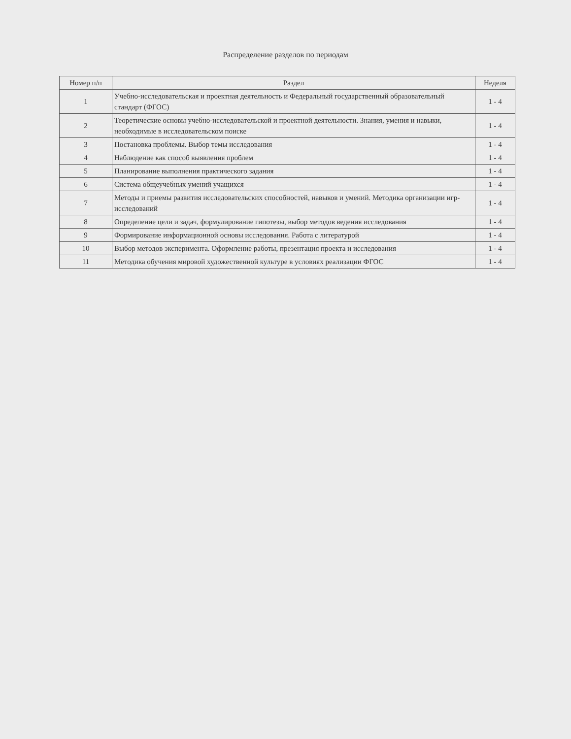Распределение разделов по периодам
| Номер п/п | Раздел | Неделя |
| --- | --- | --- |
| 1 | Учебно-исследовательская и проектная деятельность и Федеральный государственный образовательный стандарт (ФГОС) | 1 - 4 |
| 2 | Теоретические основы учебно-исследовательской и проектной деятельности. Знания, умения и навыки, необходимые в исследовательском поиске | 1 - 4 |
| 3 | Постановка проблемы. Выбор темы исследования | 1 - 4 |
| 4 | Наблюдение как способ выявления проблем | 1 - 4 |
| 5 | Планирование выполнения практического задания | 1 - 4 |
| 6 | Система общеучебных умений учащихся | 1 - 4 |
| 7 | Методы и приемы развития исследовательских способностей, навыков и умений. Методика организации игр-исследований | 1 - 4 |
| 8 | Определение цели и задач, формулирование гипотезы, выбор методов ведения исследования | 1 - 4 |
| 9 | Формирование информационной основы исследования. Работа с литературой | 1 - 4 |
| 10 | Выбор методов эксперимента. Оформление работы, презентация проекта и исследования | 1 - 4 |
| 11 | Методика обучения мировой художественной культуре в условиях реализации ФГОС | 1 - 4 |